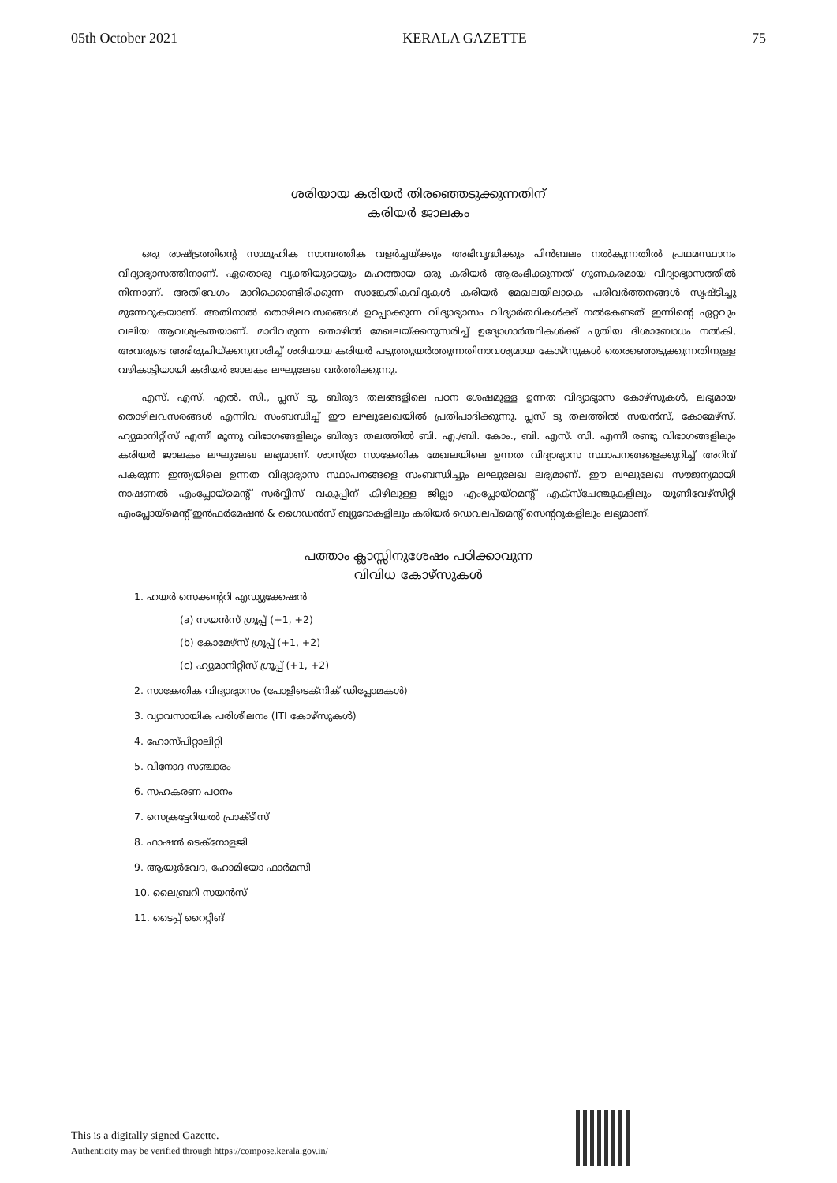05th October 2021 KERALA GAZETTE 75
ശരിയായ കരിയർ തിരഞ്ഞെടുക്കുന്നതിന്
കരിയർ ജാലകം
ഒരു രാഷ്ട്രത്തിന്റെ സാമൂഹിക സാമ്പത്തിക വളർച്ചയ്ക്കും അഭിവൃദ്ധിക്കും പിൻബലം നൽകുന്നതിൽ പ്രഥമസ്ഥാനം വിദ്യാഭ്യാസത്തിനാണ്. ഏതൊരു വ്യക്തിയുടെയും മഹത്തായ ഒരു കരിയർ ആരംഭിക്കുന്നത് ഗുണകരമായ വിദ്യാഭ്യാസത്തിൽ നിന്നാണ്. അതിവേഗം മാറിക്കൊണ്ടിരിക്കുന്ന സാങ്കേതികവിദ്യകൾ കരിയർ മേഖലയിലാകെ പരിവർത്തനങ്ങൾ സൃഷ്ടിച്ചു മുന്നേറുകയാണ്. അതിനാൽ തൊഴിലവസരങ്ങൾ ഉറപ്പാക്കുന്ന വിദ്യാഭ്യാസം വിദ്യാർത്ഥികൾക്ക് നൽകേണ്ടത് ഇന്നിന്റെ ഏറ്റവും വലിയ ആവശ്യകതയാണ്. മാറിവരുന്ന തൊഴിൽ മേഖലയ്ക്കനുസരിച്ച് ഉദ്യോഗാർത്ഥികൾക്ക് പുതിയ ദിശാബോധം നൽകി, അവരുടെ അഭിരുചിയ്ക്കനുസരിച്ച് ശരിയായ കരിയർ പടുത്തുയർത്തുന്നതിനാവശ്യമായ കോഴ്സുകൾ തെരഞ്ഞെടുക്കുന്നതിനുള്ള വഴികാട്ടിയായി കരിയർ ജാലകം ലഘുലേഖ വർത്തിക്കുന്നു.
എസ്. എസ്. എൽ. സി., പ്ലസ് ടു, ബിരുദ തലങ്ങളിലെ പഠന ശേഷമുള്ള ഉന്നത വിദ്യാഭ്യാസ കോഴ്സുകൾ, ലഭ്യമായ തൊഴിലവസരങ്ങൾ എന്നിവ സംബന്ധിച്ച് ഈ ലഘുലേഖയിൽ പ്രതിപാദിക്കുന്നു. പ്ലസ് ടു തലത്തിൽ സയൻസ്, കോമേഴ്സ്, ഹ്യുമാനിറ്റീസ് എന്നീ മൂന്നു വിഭാഗങ്ങളിലും ബിരുദ തലത്തിൽ ബി. എ./ബി. കോം., ബി. എസ്. സി. എന്നീ രണ്ടു വിഭാഗങ്ങളിലും കരിയർ ജാലകം ലഘുലേഖ ലഭ്യമാണ്. ശാസ്ത്ര സാങ്കേതിക മേഖലയിലെ ഉന്നത വിദ്യാഭ്യാസ സ്ഥാപനങ്ങളെക്കുറിച്ച് അറിവ് പകരുന്ന ഇന്ത്യയിലെ ഉന്നത വിദ്യാഭ്യാസ സ്ഥാപനങ്ങളെ സംബന്ധിച്ചും ലഘുലേഖ ലഭ്യമാണ്. ഈ ലഘുലേഖ സൗജന്യമായി നാഷണൽ എംപ്ലോയ്മെന്റ് സർവ്വീസ് വകുപ്പിന് കീഴിലുള്ള ജില്ലാ എംപ്ലോയ്മെന്റ് എക്സ്ചേഞ്ചുകളിലും യൂണിവേഴ്സിറ്റി എംപ്ലോയ്മെന്റ് ഇൻഫർമേഷൻ & ഗൈഡൻസ് ബ്യൂറോകളിലും കരിയർ ഡെവലപ്മെന്റ് സെന്ററുകളിലും ലഭ്യമാണ്.
പത്താം ക്ലാസ്സിനുശേഷം പഠിക്കാവുന്ന
വിവിധ കോഴ്സുകൾ
1. ഹയർ സെക്കന്ററി എഡ്യുക്കേഷൻ
(a) സയൻസ് ഗ്രൂപ്പ് (+1, +2)
(b) കോമേഴ്സ് ഗ്രൂപ്പ് (+1, +2)
(c) ഹ്യുമാനിറ്റീസ് ഗ്രൂപ്പ് (+1, +2)
2. സാങ്കേതിക വിദ്യാഭ്യാസം (പോളിടെക്നിക് ഡിപ്ലോമകൾ)
3. വ്യാവസായിക പരിശീലനം (ITI കോഴ്സുകൾ)
4. ഹോസ്പിറ്റാലിറ്റി
5. വിനോദ സഞ്ചാരം
6. സഹകരണ പഠനം
7. സെക്രട്ടേറിയൽ പ്രാക്ടീസ്
8. ഫാഷൻ ടെക്നോളജി
9. ആയുർവേദ, ഹോമിയോ ഫാർമസി
10. ലൈബ്രറി സയൻസ്
11. ടൈപ്പ് റൈറ്റിങ്
This is a digitally signed Gazette.
Authenticity may be verified through https://compose.kerala.gov.in/